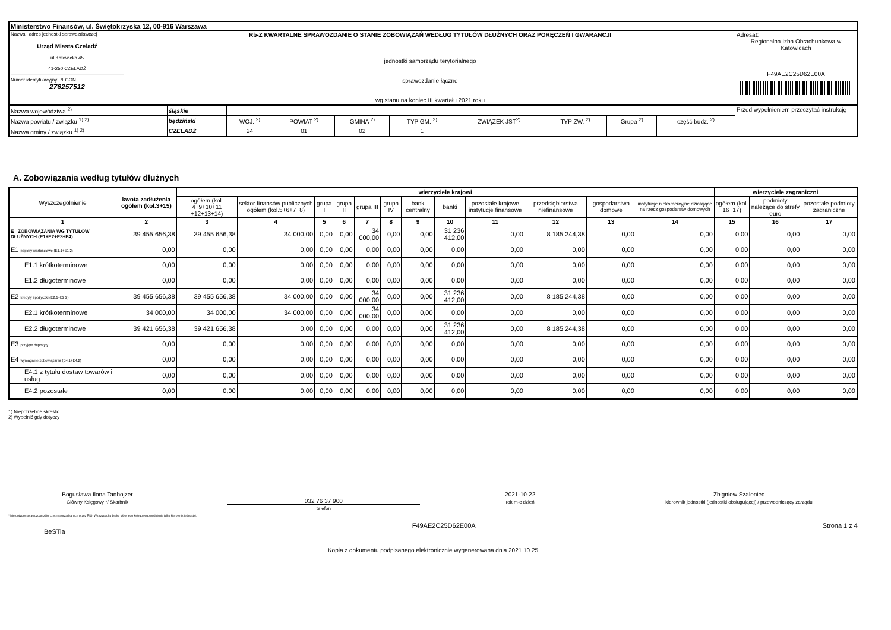| Ministerstwo Finansów, ul. Świętokrzyska 12, 00-916 Warszawa | | |
| Nazwa i adres jednostki sprawozdawczej Urząd Miasta Czeladź ul.Katowicka 45 41-250 CZELADŹ Numer identyfikacyjny REGON 276257512 | Rb-Z KWARTALNE SPRAWOZDANIE O STANIE ZOBOWIĄZAŃ WEDŁUG TYTUŁÓW DŁUŻNYCH ORAZ PORĘCZEŃ I GWARANCJI jednostki samorządu terytorialnego sprawozdanie łączne wg stanu na koniec III kwartału 2021 roku | Adresat: Regionalna Izba Obrachunkowa w Katowicach F49AE2C25D62E00A |
| Nazwa województwa <sup>2)</sup> | śląskie | | | | | | | | | Przed wypełnieniem przeczytać instrukcję |
| Nazwa powiatu / związku <sup>1) 2)</sup> | będziński | WOJ. <sup>2)</sup> | POWIAT <sup>2)</sup> | GMINA <sup>2)</sup> | TYP GM. <sup>2)</sup> | ZWIĄZEK JST<sup>2)</sup> | TYP ZW. <sup>2)</sup> | Grupa <sup>2)</sup> | część budz. <sup>2)</sup> | |
| Nazwa gminy / związku <sup>1) 2)</sup> | CZELADŹ | 24 | 01 | 02 | 1 | | | | | |
A. Zobowiązania według tytułów dłużnych
| Wyszczególnienie | kwota zadłużenia ogółem (kol.3+15) | wierzyciele krajowi | | | | | | | | | | | | wierzyciele zagraniczni | | |
| --- | --- | --- | --- | --- | --- | --- | --- | --- | --- | --- | --- | --- | --- | --- | --- | --- |
| | | ogółem (kol. 4+9+10+11 +12+13+14) | sektor finansów publicznych ogółem (kol.5+6+7+8) | grupa I | grupa II | grupa III | grupa IV | bank centralny | banki | pozostałe krajowe instytucje finansowe | przedsiębiorstwa niefinansowe | gospodarstwa domowe | instytucje niekomercyjne działające na rzecz gospodarstw domowych | ogółem (kol. 16+17) | podmioty należące do strefy euro | pozostałe podmioty zagraniczne |
| 1 | 2 | 3 | 4 | 5 | 6 | 7 | 8 | 9 | 10 | 11 | 12 | 13 | 14 | 15 | 16 | 17 |
| E ZOBOWIĄZANIA WG TYTUŁÓW DŁUŻNYCH (E1+E2+E3+E4) | 39 455 656,38 | 39 455 656,38 | 34 000,00 | 0,00 | 0,00 | 34 000,00 | 0,00 | 0,00 | 31 236 412,00 | 0,00 | 8 185 244,38 | 0,00 | 0,00 | 0,00 | 0,00 | 0,00 |
| E1 papiery wartościowe (E1.1+E1.2) | 0,00 | 0,00 | 0,00 | 0,00 | 0,00 | 0,00 | 0,00 | 0,00 | 0,00 | 0,00 | 0,00 | 0,00 | 0,00 | 0,00 | 0,00 | 0,00 |
| E1.1 krótkoterminowe | 0,00 | 0,00 | 0,00 | 0,00 | 0,00 | 0,00 | 0,00 | 0,00 | 0,00 | 0,00 | 0,00 | 0,00 | 0,00 | 0,00 | 0,00 | 0,00 |
| E1.2 długoterminowe | 0,00 | 0,00 | 0,00 | 0,00 | 0,00 | 0,00 | 0,00 | 0,00 | 0,00 | 0,00 | 0,00 | 0,00 | 0,00 | 0,00 | 0,00 | 0,00 |
| E2 kredyty i pożyczki (E2.1+E2.2) | 39 455 656,38 | 39 455 656,38 | 34 000,00 | 0,00 | 0,00 | 34 000,00 | 0,00 | 0,00 | 31 236 412,00 | 0,00 | 8 185 244,38 | 0,00 | 0,00 | 0,00 | 0,00 | 0,00 |
| E2.1 krótkoterminowe | 34 000,00 | 34 000,00 | 34 000,00 | 0,00 | 0,00 | 34 000,00 | 0,00 | 0,00 | 0,00 | 0,00 | 0,00 | 0,00 | 0,00 | 0,00 | 0,00 | 0,00 |
| E2.2 długoterminowe | 39 421 656,38 | 39 421 656,38 | 0,00 | 0,00 | 0,00 | 0,00 | 0,00 | 0,00 | 31 236 412,00 | 0,00 | 8 185 244,38 | 0,00 | 0,00 | 0,00 | 0,00 | 0,00 |
| E3 przyjęte depozyty | 0,00 | 0,00 | 0,00 | 0,00 | 0,00 | 0,00 | 0,00 | 0,00 | 0,00 | 0,00 | 0,00 | 0,00 | 0,00 | 0,00 | 0,00 | 0,00 |
| E4 wymagalne zobowiązania (E4.1+E4.2) | 0,00 | 0,00 | 0,00 | 0,00 | 0,00 | 0,00 | 0,00 | 0,00 | 0,00 | 0,00 | 0,00 | 0,00 | 0,00 | 0,00 | 0,00 | 0,00 |
| E4.1 z tytułu dostaw towarów i usług | 0,00 | 0,00 | 0,00 | 0,00 | 0,00 | 0,00 | 0,00 | 0,00 | 0,00 | 0,00 | 0,00 | 0,00 | 0,00 | 0,00 | 0,00 | 0,00 |
| E4.2 pozostałe | 0,00 | 0,00 | 0,00 | 0,00 | 0,00 | 0,00 | 0,00 | 0,00 | 0,00 | 0,00 | 0,00 | 0,00 | 0,00 | 0,00 | 0,00 | 0,00 |
1) Niepotrzebne skreślić
2) Wypełnić gdy dotyczy
Bogusława Ilona Tanhojzer
Główny Księgowy */ Skarbnik
032 76 37 900
telefon
2021-10-22
rok m-c dzień
Zbigniew Szaleniec
kierownik jednostki (jednostki obsługującej) / przewodniczący zarządu
* Nie dotyczy sprawozdań zbiorczych sporządzanych przez RIO. W przypadku braku głównego księgowego podpisuje tylko kierownik jednostki.
BeSTia F49AE2C25D62E00A Strona 1 z 4
Kopia z dokumentu podpisanego elektronicznie wygenerowana dnia 2021.10.25